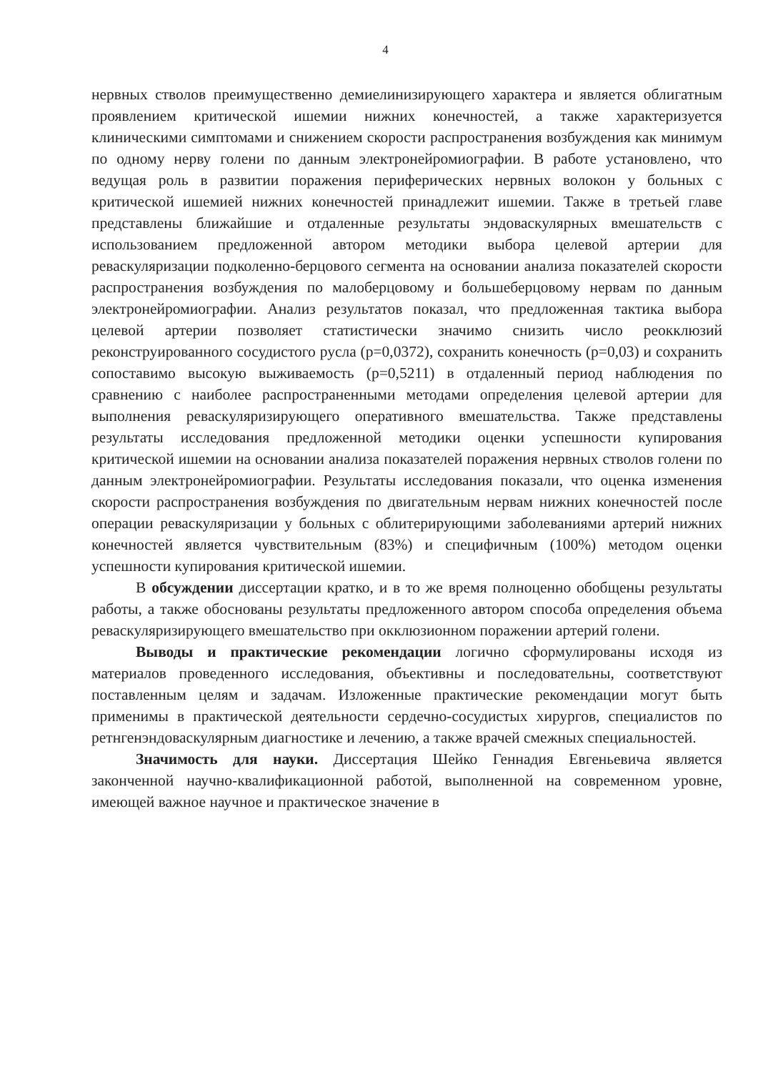4
нервных стволов преимущественно демиелинизирующего характера и является облигатным проявлением критической ишемии нижних конечностей, а также характеризуется клиническими симптомами и снижением скорости распространения возбуждения как минимум по одному нерву голени по данным электронейромиографии. В работе установлено, что ведущая роль в развитии поражения периферических нервных волокон у больных с критической ишемией нижних конечностей принадлежит ишемии. Также в третьей главе представлены ближайшие и отдаленные результаты эндоваскулярных вмешательств с использованием предложенной автором методики выбора целевой артерии для реваскуляризации подколенно-берцового сегмента на основании анализа показателей скорости распространения возбуждения по малоберцовому и большеберцовому нервам по данным электронейромиографии. Анализ результатов показал, что предложенная тактика выбора целевой артерии позволяет статистически значимо снизить число реокклюзий реконструированного сосудистого русла (p=0,0372), сохранить конечность (p=0,03) и сохранить сопоставимо высокую выживаемость (p=0,5211) в отдаленный период наблюдения по сравнению с наиболее распространенными методами определения целевой артерии для выполнения реваскуляризирующего оперативного вмешательства. Также представлены результаты исследования предложенной методики оценки успешности купирования критической ишемии на основании анализа показателей поражения нервных стволов голени по данным электронейромиографии. Результаты исследования показали, что оценка изменения скорости распространения возбуждения по двигательным нервам нижних конечностей после операции реваскуляризации у больных с облитерирующими заболеваниями артерий нижних конечностей является чувствительным (83%) и специфичным (100%) методом оценки успешности купирования критической ишемии.
В обсуждении диссертации кратко, и в то же время полноценно обобщены результаты работы, а также обоснованы результаты предложенного автором способа определения объема реваскуляризирующего вмешательство при окклюзионном поражении артерий голени.
Выводы и практические рекомендации логично сформулированы исходя из материалов проведенного исследования, объективны и последовательны, соответствуют поставленным целям и задачам. Изложенные практические рекомендации могут быть применимы в практической деятельности сердечно-сосудистых хирургов, специалистов по ретнгенэндоваскулярным диагностике и лечению, а также врачей смежных специальностей.
Значимость для науки. Диссертация Шейко Геннадия Евгеньевича является законченной научно-квалификационной работой, выполненной на современном уровне, имеющей важное научное и практическое значение в